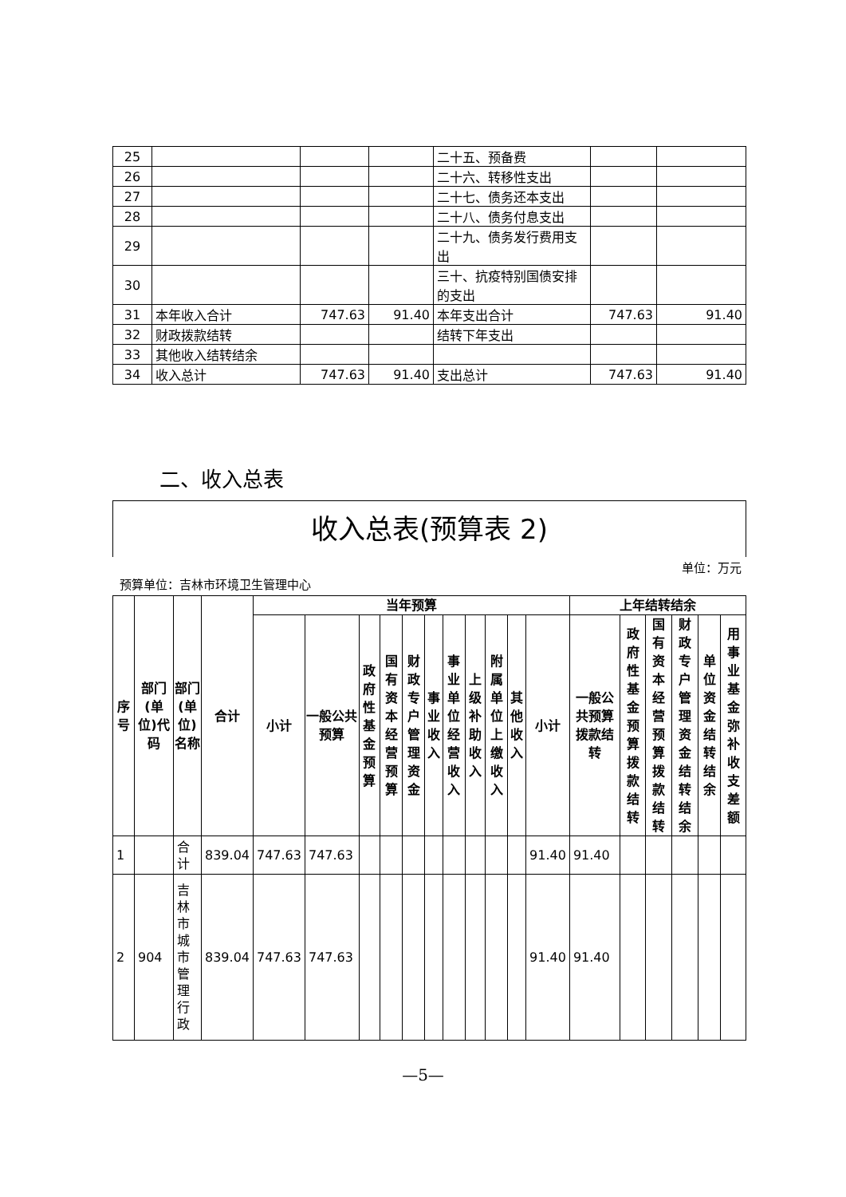| 25 | | | | 二十五、预备费 | | |
| 26 | | | | 二十六、转移性支出 | | |
| 27 | | | | 二十七、债务还本支出 | | |
| 28 | | | | 二十八、债务付息支出 | | |
| 29 | | | | 二十九、债务发行费用支出 | | |
| 30 | | | | 三十、抗疫特别国债安排的支出 | | |
| 31 | 本年收入合计 | 747.63 | 91.40 | 本年支出合计 | 747.63 | 91.40 |
| 32 | 财政拨款结转 | | | 结转下年支出 | | |
| 33 | 其他收入结转结余 | | | | | |
| 34 | 收入总计 | 747.63 | 91.40 | 支出总计 | 747.63 | 91.40 |
二、收入总表
收入总表(预算表 2)
单位：万元
预算单位：吉林市环境卫生管理中心
| 序号 | 部门(单位)代码 | 部门(单位)名称 | 合计 | 当年预算 | | | | | | | | | | | 上年结转结余 | | | | | | |
| --- | --- | --- | --- | --- | --- | --- | --- | --- | --- | --- | --- | --- | --- | --- | --- | --- | --- | --- | --- | --- | --- |
| | | | | 小计 | 一般公共预算 | 政府性基金预算 | 国有资本经营预算 | 财政专户管理资金 | 事业收入 | 事业单位经营收入 | 上级补助收入 | 附属单位上缴收入 | 其他收入 | | 小计 | 一般公共预算拨款结转 | 政府性基金预算拨款结转 | 国有资本经营预算拨款结转 | 财政专户管理资金结转结余 | 单位资金结转结余 | 用事业基金弥补收支差额 |
| 1 | | 合计 | 839.04 | 747.63 | 747.63 | | | | | | | | | | 91.40 | 91.40 | | | | | |
| 2 | 904 | 吉林市城市管理行政 | 839.04 | 747.63 | 747.63 | | | | | | | | | | 91.40 | 91.40 | | | | | |
—5—